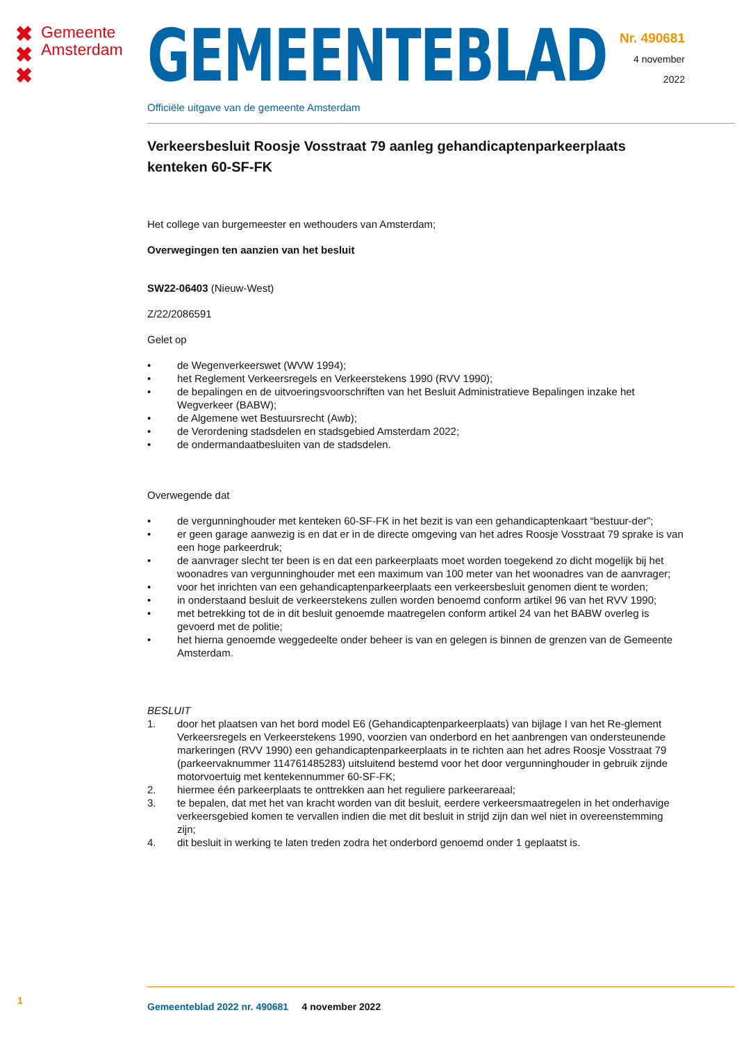✖
✖
✖
Gemeente
Amsterdam
GEMEENTEBLAD
Officiële uitgave van de gemeente Amsterdam
Nr. 490681
4 november
2022
Verkeersbesluit Roosje Vosstraat 79 aanleg gehandicaptenparkeerplaats kenteken 60-SF-FK
Het college van burgemeester en wethouders van Amsterdam;
Overwegingen ten aanzien van het besluit
SW22-06403 (Nieuw-West)
Z/22/2086591
Gelet op
• de Wegenverkeerswet (WVW 1994);
• het Reglement Verkeersregels en Verkeerstekens 1990 (RVV 1990);
• de bepalingen en de uitvoeringsvoorschriften van het Besluit Administratieve Bepalingen inzake het Wegverkeer (BABW);
• de Algemene wet Bestuursrecht (Awb);
• de Verordening stadsdelen en stadsgebied Amsterdam 2022;
• de ondermandaatbesluiten van de stadsdelen.
Overwegende dat
• de vergunninghouder met kenteken 60-SF-FK in het bezit is van een gehandicaptenkaart “bestuur-der”;
• er geen garage aanwezig is en dat er in de directe omgeving van het adres Roosje Vosstraat 79 sprake is van een hoge parkeerdruk;
• de aanvrager slecht ter been is en dat een parkeerplaats moet worden toegekend zo dicht mogelijk bij het woonadres van vergunninghouder met een maximum van 100 meter van het woonadres van de aanvrager;
• voor het inrichten van een gehandicaptenparkeerplaats een verkeersbesluit genomen dient te worden;
• in onderstaand besluit de verkeerstekens zullen worden benoemd conform artikel 96 van het RVV 1990;
• met betrekking tot de in dit besluit genoemde maatregelen conform artikel 24 van het BABW overleg is gevoerd met de politie;
• het hierna genoemde weggedeelte onder beheer is van en gelegen is binnen de grenzen van de Gemeente Amsterdam.
BESLUIT
1. door het plaatsen van het bord model E6 (Gehandicaptenparkeerplaats) van bijlage I van het Re-glement Verkeersregels en Verkeerstekens 1990, voorzien van onderbord en het aanbrengen van ondersteunende markeringen (RVV 1990) een gehandicaptenparkeerplaats in te richten aan het adres Roosje Vosstraat 79 (parkeervaknummer 114761485283) uitsluitend bestemd voor het door vergunninghouder in gebruik zijnde motorvoertuig met kentekennummer 60-SF-FK;
2. hiermee één parkeerplaats te onttrekken aan het reguliere parkeerareaal;
3. te bepalen, dat met het van kracht worden van dit besluit, eerdere verkeersmaatregelen in het onderhavige verkeersgebied komen te vervallen indien die met dit besluit in strijd zijn dan wel niet in overeenstemming zijn;
4. dit besluit in werking te laten treden zodra het onderbord genoemd onder 1 geplaatst is.
1
Gemeenteblad 2022 nr. 490681 4 november 2022